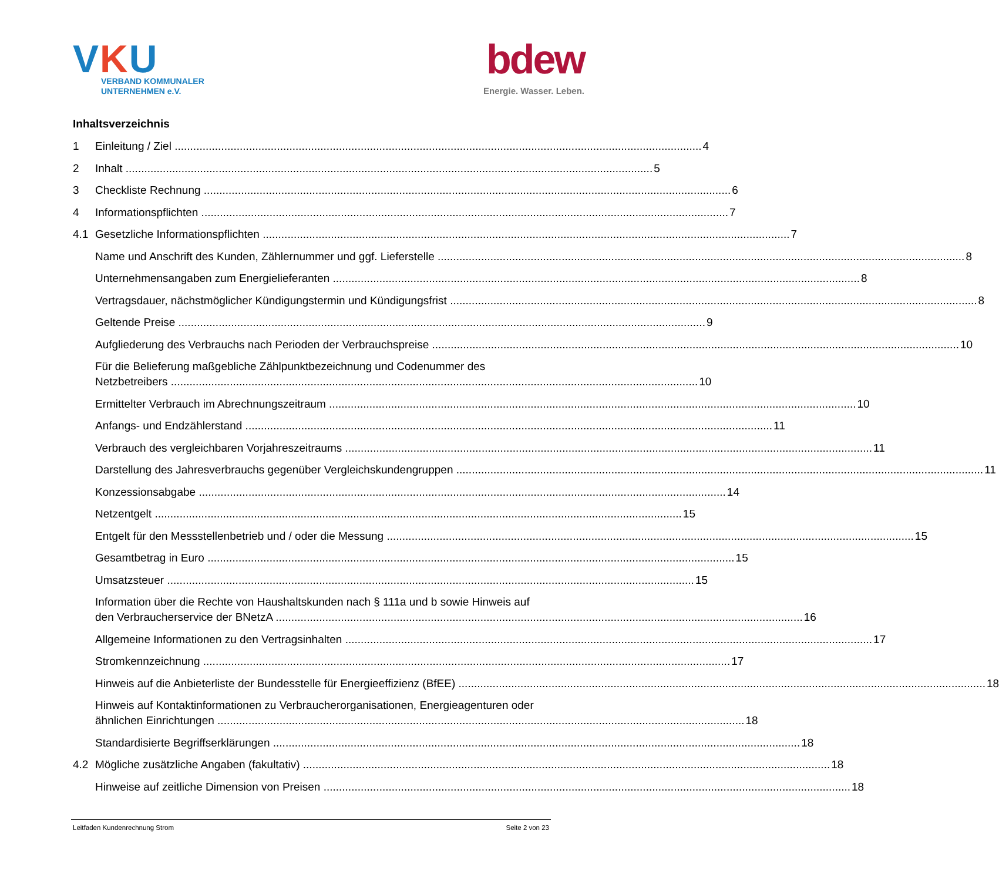VKU
VERBAND KOMMUNALER
UNTERNEHMEN e.V.
bdew
Energie. Wasser. Leben.
Inhaltsverzeichnis
1 Einleitung / Ziel 4
2 Inhalt 5
3 Checkliste Rechnung 6
4 Informationspflichten 7
4.1 Gesetzliche Informationspflichten 7
Name und Anschrift des Kunden, Zählernummer und ggf. Lieferstelle 8
Unternehmensangaben zum Energielieferanten 8
Vertragsdauer, nächstmöglicher Kündigungstermin und Kündigungsfrist 8
Geltende Preise 9
Aufgliederung des Verbrauchs nach Perioden der Verbrauchspreise 10
Für die Belieferung maßgebliche Zählpunktbezeichnung und Codenummer des
Netzbetreibers 10
Ermittelter Verbrauch im Abrechnungszeitraum 10
Anfangs- und Endzählerstand 11
Verbrauch des vergleichbaren Vorjahreszeitraums 11
Darstellung des Jahresverbrauchs gegenüber Vergleichskundengruppen 11
Konzessionsabgabe 14
Netzentgelt 15
Entgelt für den Messstellenbetrieb und / oder die Messung 15
Gesamtbetrag in Euro 15
Umsatzsteuer 15
Information über die Rechte von Haushaltskunden nach § 111a und b sowie Hinweis auf
den Verbraucherservice der BNetzA 16
Allgemeine Informationen zu den Vertragsinhalten 17
Stromkennzeichnung 17
Hinweis auf die Anbieterliste der Bundesstelle für Energieeffizienz (BfEE) 18
Hinweis auf Kontaktinformationen zu Verbraucherorganisationen, Energieagenturen oder
ähnlichen Einrichtungen 18
Standardisierte Begriffserklärungen 18
4.2 Mögliche zusätzliche Angaben (fakultativ) 18
Hinweise auf zeitliche Dimension von Preisen 18
Leitfaden Kundenrechnung Strom Seite 2 von 23